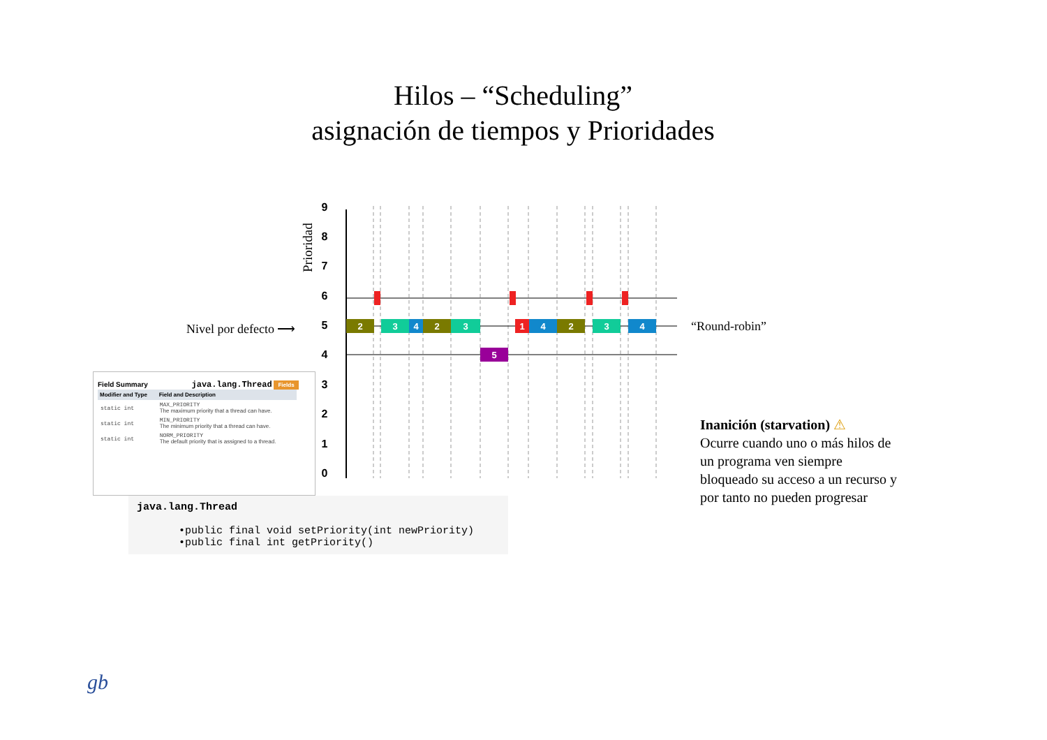Hilos – “Scheduling”
asignación de tiempos y Prioridades
Prioridad
9
8
7
6
5
4
3
2
1
0
2
3
4
2
3
1
4
2
3
4
5
“Round-robin”
Nivel por defecto ⟶
Field Summary java.lang.Thread
Fields
| Modifier and Type | Field and Description |
| --- | --- |
| static int | MAX_PRIORITY The maximum priority that a thread can have. |
| static int | MIN_PRIORITY The minimum priority that a thread can have. |
| static int | NORM_PRIORITY The default priority that is assigned to a thread. |
java.lang.Thread
•public final void setPriority(int newPriority)
•public final int getPriority()
Inanición (starvation) ⚠
Ocurre cuando uno o más hilos de un programa ven siempre bloqueado su acceso a un recurso y por tanto no pueden progresar
gb